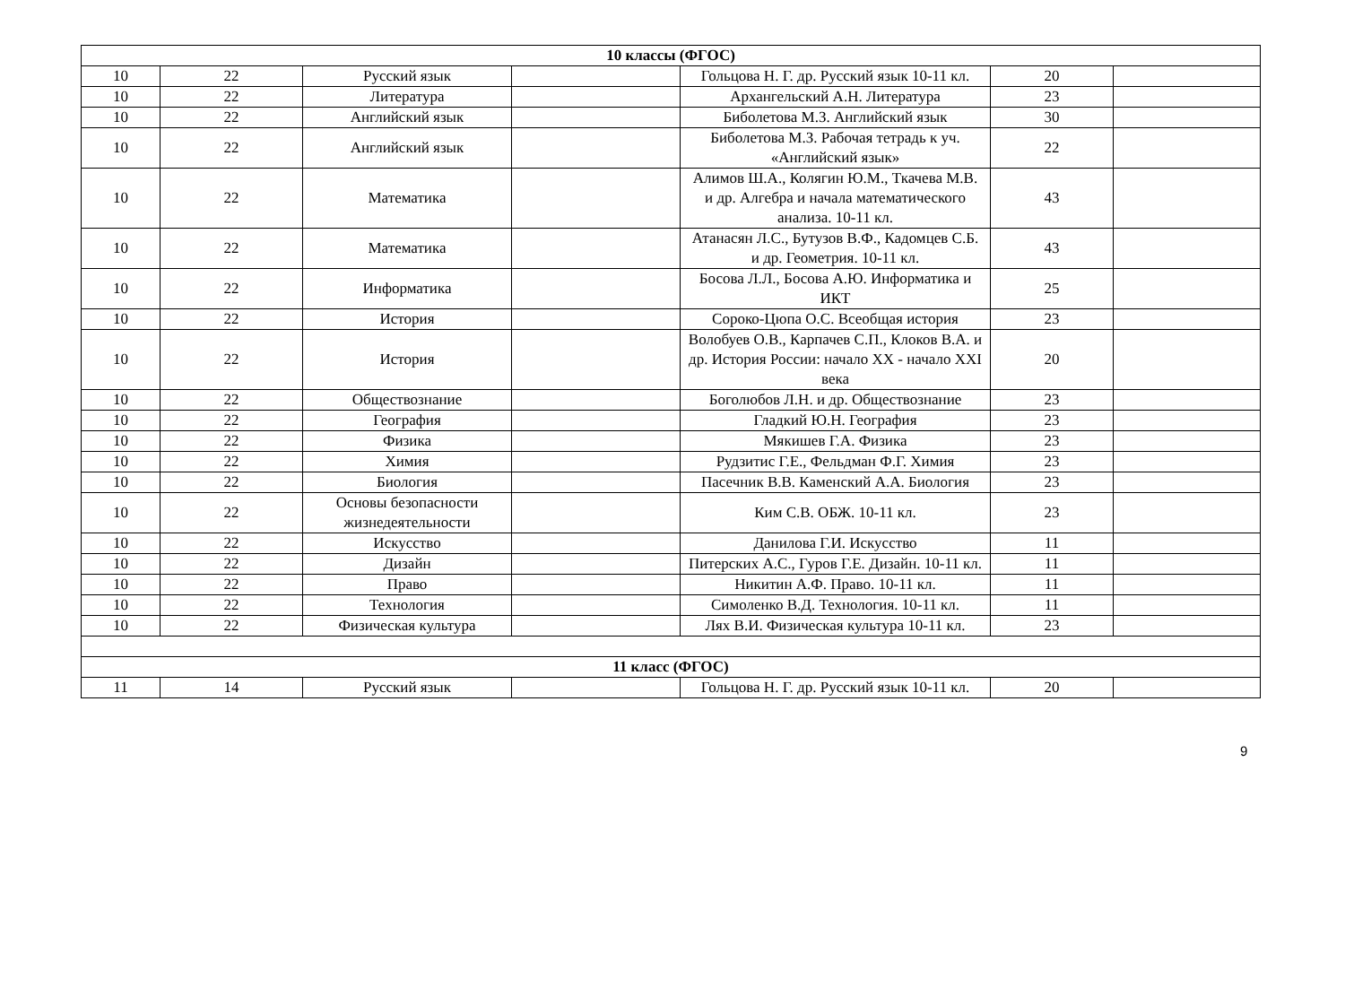| 10 классы (ФГОС) | | | | | | |
| 10 | 22 | Русский язык | | Гольцова Н. Г. др. Русский язык 10-11 кл. | 20 | |
| 10 | 22 | Литература | | Архангельский А.Н. Литература | 23 | |
| 10 | 22 | Английский язык | | Биболетова М.З. Английский язык | 30 | |
| 10 | 22 | Английский язык | | Биболетова М.З. Рабочая тетрадь к уч. «Английский язык» | 22 | |
| 10 | 22 | Математика | | Алимов Ш.А., Колягин Ю.М., Ткачева М.В. и др. Алгебра и начала математического анализа. 10-11 кл. | 43 | |
| 10 | 22 | Математика | | Атанасян Л.С., Бутузов В.Ф., Кадомцев С.Б. и др. Геометрия. 10-11 кл. | 43 | |
| 10 | 22 | Информатика | | Босова Л.Л., Босова А.Ю. Информатика и ИКТ | 25 | |
| 10 | 22 | История | | Сороко-Цюпа О.С. Всеобщая история | 23 | |
| 10 | 22 | История | | Волобуев О.В., Карпачев С.П., Клоков В.А. и др. История России: начало XX - начало XXI века | 20 | |
| 10 | 22 | Обществознание | | Боголюбов Л.Н. и др. Обществознание | 23 | |
| 10 | 22 | География | | Гладкий Ю.Н. География | 23 | |
| 10 | 22 | Физика | | Мякишев Г.А. Физика | 23 | |
| 10 | 22 | Химия | | Рудзитис Г.Е., Фельдман Ф.Г. Химия | 23 | |
| 10 | 22 | Биология | | Пасечник В.В. Каменский А.А. Биология | 23 | |
| 10 | 22 | Основы безопасности жизнедеятельности | | Ким С.В. ОБЖ. 10-11 кл. | 23 | |
| 10 | 22 | Искусство | | Данилова Г.И. Искусство | 11 | |
| 10 | 22 | Дизайн | | Питерских А.С., Гуров Г.Е. Дизайн. 10-11 кл. | 11 | |
| 10 | 22 | Право | | Никитин А.Ф. Право. 10-11 кл. | 11 | |
| 10 | 22 | Технология | | Симоленко В.Д. Технология. 10-11 кл. | 11 | |
| 10 | 22 | Физическая культура | | Лях В.И. Физическая культура 10-11 кл. | 23 | |
| 11 класс (ФГОС) | | | | | | |
| 11 | 14 | Русский язык | | Гольцова Н. Г. др. Русский язык 10-11 кл. | 20 | |
9